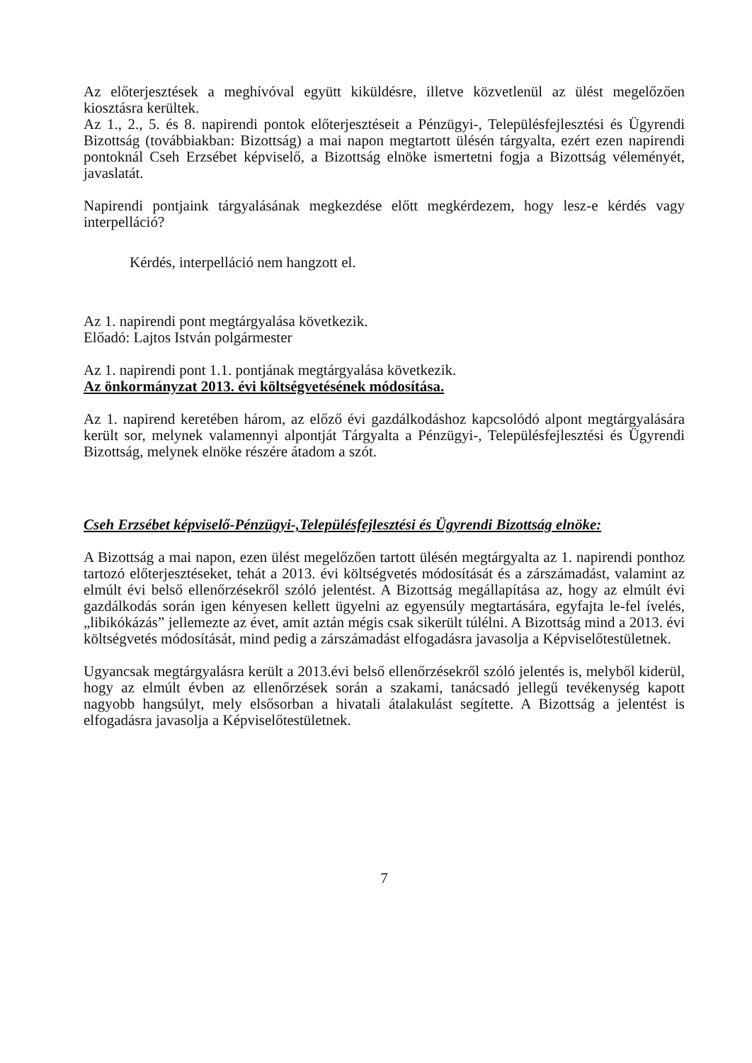Az előterjesztések a meghívóval együtt kiküldésre, illetve közvetlenül az ülést megelőzően kiosztásra kerültek.
Az 1., 2., 5. és 8. napirendi pontok előterjesztéseit a Pénzügyi-, Településfejlesztési és Ügyrendi Bizottság (továbbiakban: Bizottság) a mai napon megtartott ülésén tárgyalta, ezért ezen napirendi pontoknál Cseh Erzsébet képviselő, a Bizottság elnöke ismertetni fogja a Bizottság véleményét, javaslatát.
Napirendi pontjaink tárgyalásának megkezdése előtt megkérdezem, hogy lesz-e kérdés vagy interpelláció?
Kérdés, interpelláció nem hangzott el.
Az 1. napirendi pont megtárgyalása következik.
Előadó: Lajtos István polgármester
Az 1. napirendi pont 1.1. pontjának megtárgyalása következik.
Az önkormányzat 2013. évi költségvetésének módosítása.
Az 1. napirend keretében három, az előző évi gazdálkodáshoz kapcsolódó alpont megtárgyalására került sor, melynek valamennyi alpontját Tárgyalta a Pénzügyi-, Településfejlesztési és Ügyrendi Bizottság, melynek elnöke részére átadom a szót.
Cseh Erzsébet képviselő-Pénzügyi-,Településfejlesztési és Ügyrendi Bizottság elnöke:
A Bizottság a mai napon, ezen ülést megelőzően tartott ülésén megtárgyalta az 1. napirendi ponthoz tartozó előterjesztéseket, tehát a 2013. évi költségvetés módosítását és a zárszámadást, valamint az elmúlt évi belső ellenőrzésekről szóló jelentést. A Bizottság megállapítása az, hogy az elmúlt évi gazdálkodás során igen kényesen kellett ügyelni az egyensúly megtartására, egyfajta le-fel ívelés, „libikókázás” jellemezte az évet, amit aztán mégis csak sikerült túlélni. A Bizottság mind a 2013. évi költségvetés módosítását, mind pedig a zárszámadást elfogadásra javasolja a Képviselőtestületnek.
Ugyancsak megtárgyalásra került a 2013.évi belső ellenőrzésekről szóló jelentés is, melyből kiderül, hogy az elmúlt évben az ellenőrzések során a szakami, tanácsadó jellegű tevékenység kapott nagyobb hangsúlyt, mely elsősorban a hivatali átalakulást segítette. A Bizottság a jelentést is elfogadásra javasolja a Képviselőtestületnek.
7